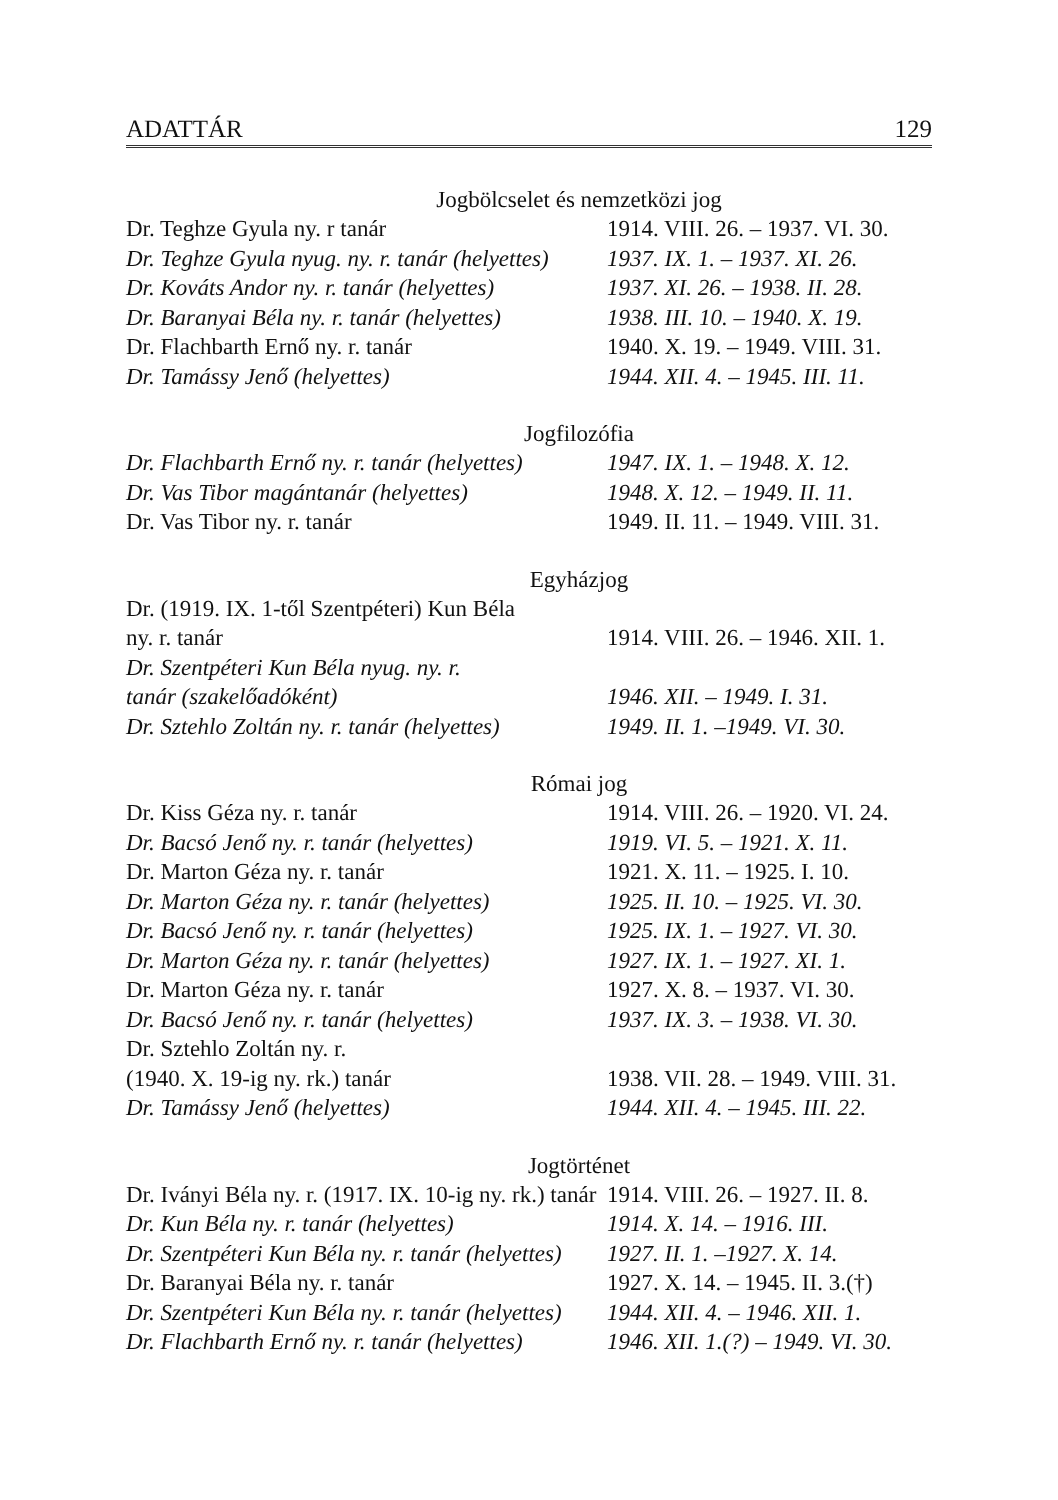ADATTÁR 129
Jogbölcselet és nemzetközi jog
| Dr. Teghze Gyula ny. r tanár | 1914. VIII. 26. – 1937. VI. 30. |
| Dr. Teghze Gyula nyug. ny. r. tanár (helyettes) | 1937. IX. 1. – 1937. XI. 26. |
| Dr. Kováts Andor ny. r. tanár (helyettes) | 1937. XI. 26. – 1938. II. 28. |
| Dr. Baranyai Béla ny. r. tanár (helyettes) | 1938. III. 10. – 1940. X. 19. |
| Dr. Flachbarth Ernő ny. r. tanár | 1940. X. 19. – 1949. VIII. 31. |
| Dr. Tamássy Jenő (helyettes) | 1944. XII. 4. – 1945. III. 11. |
Jogfilozófia
| Dr. Flachbarth Ernő ny. r. tanár (helyettes) | 1947. IX. 1. – 1948. X. 12. |
| Dr. Vas Tibor magántanár (helyettes) | 1948. X. 12. – 1949. II. 11. |
| Dr. Vas Tibor ny. r. tanár | 1949. II. 11. – 1949. VIII. 31. |
Egyházjog
| Dr. (1919. IX. 1-től Szentpéteri) Kun Béla ny. r. tanár | 1914. VIII. 26. – 1946. XII. 1. |
| Dr. Szentpéteri Kun Béla nyug. ny. r. tanár (szakelőadóként) | 1946. XII. – 1949. I. 31. |
| Dr. Sztehlo Zoltán ny. r. tanár (helyettes) | 1949. II. 1. –1949. VI. 30. |
Római jog
| Dr. Kiss Géza ny. r. tanár | 1914. VIII. 26. – 1920. VI. 24. |
| Dr. Bacsó Jenő ny. r. tanár (helyettes) | 1919. VI. 5. – 1921. X. 11. |
| Dr. Marton Géza ny. r. tanár | 1921. X. 11. – 1925. I. 10. |
| Dr. Marton Géza ny. r. tanár (helyettes) | 1925. II. 10. – 1925. VI. 30. |
| Dr. Bacsó Jenő ny. r. tanár (helyettes) | 1925. IX. 1. – 1927. VI. 30. |
| Dr. Marton Géza ny. r. tanár (helyettes) | 1927. IX. 1. – 1927. XI. 1. |
| Dr. Marton Géza ny. r. tanár | 1927. X. 8. – 1937. VI. 30. |
| Dr. Bacsó Jenő ny. r. tanár (helyettes) | 1937. IX. 3. – 1938. VI. 30. |
| Dr. Sztehlo Zoltán ny. r. (1940. X. 19-ig ny. rk.) tanár | 1938. VII. 28. – 1949. VIII. 31. |
| Dr. Tamássy Jenő (helyettes) | 1944. XII. 4. – 1945. III. 22. |
Jogtörténet
| Dr. Iványi Béla ny. r. (1917. IX. 10-ig ny. rk.) tanár | 1914. VIII. 26. – 1927. II. 8. |
| Dr. Kun Béla ny. r. tanár (helyettes) | 1914. X. 14. – 1916. III. |
| Dr. Szentpéteri Kun Béla ny. r. tanár (helyettes) | 1927. II. 1. –1927. X. 14. |
| Dr. Baranyai Béla ny. r. tanár | 1927. X. 14. – 1945. II. 3.(†) |
| Dr. Szentpéteri Kun Béla ny. r. tanár (helyettes) | 1944. XII. 4. – 1946. XII. 1. |
| Dr. Flachbarth Ernő ny. r. tanár (helyettes) | 1946. XII. 1.(?) – 1949. VI. 30. |